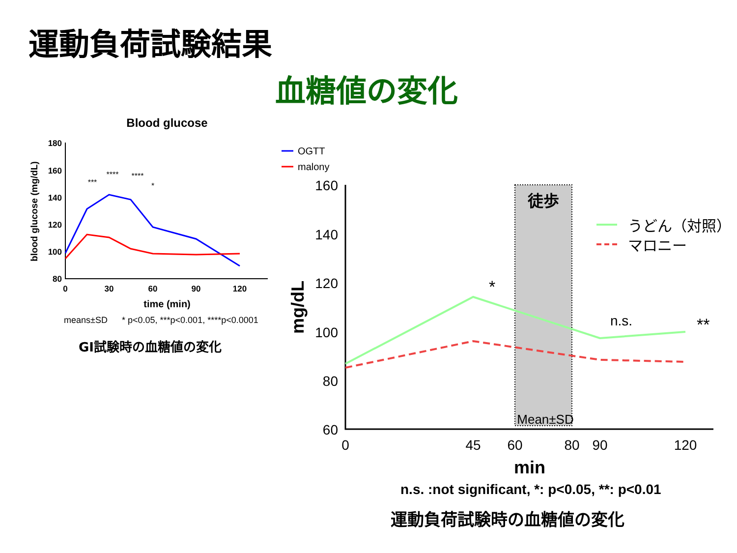運動負荷試験結果
血糖値の変化
Blood glucose
180
160
140
120
100
80
0
30
60
90
120
time (min)
blood glucose (mg/dL)
***
****
****
*
means±SD
* p<0.05, ***p<0.001, ****p<0.0001
OGTT
malony
徒歩
160
140
120
100
80
60
0
45
60
80
90
120
min
mg/dL
Mean±SD
*
n.s.
**
うどん（対照）
マロニー
GI試験時の血糖値の変化
n.s. :not significant, *: p<0.05, **: p<0.01
運動負荷試験時の血糖値の変化